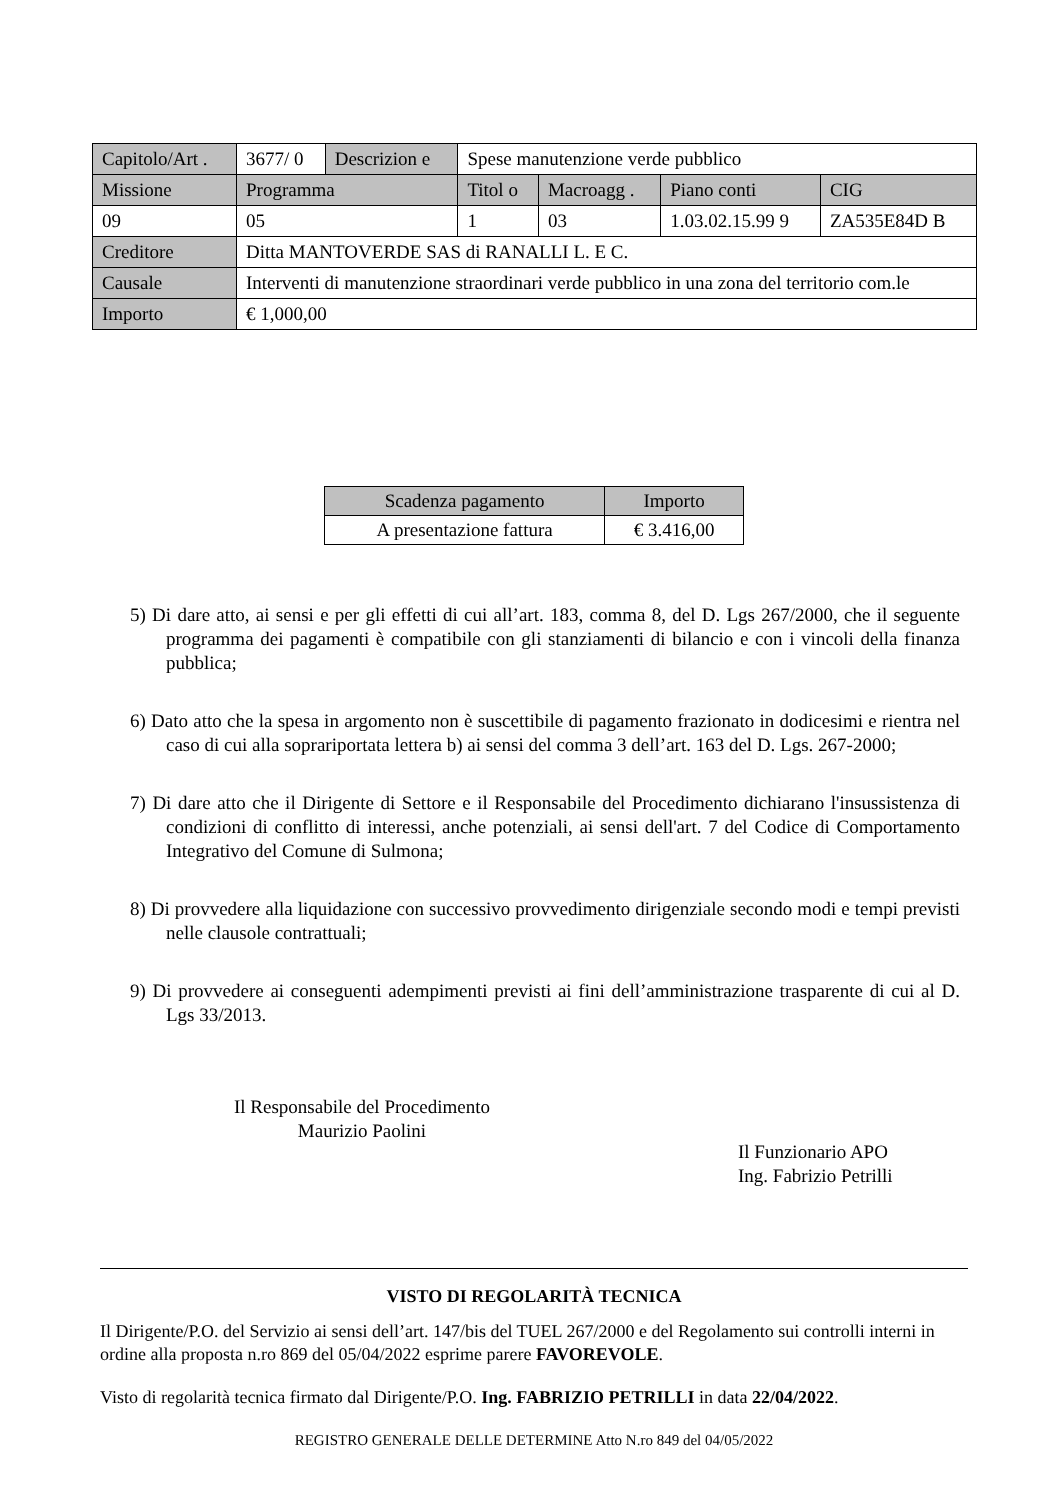| Capitolo/Art . | 3677/ 0 | Descrizion e | Spese manutenzione verde pubblico | | | |
| Missione | Programma | | Titol o | Macroagg . | Piano conti | CIG |
| 09 | 05 | | 1 | 03 | 1.03.02.15.99 9 | ZA535E84D B |
| Creditore | Ditta MANTOVERDE SAS di RANALLI L. E C. | | | | | |
| Causale | Interventi di manutenzione straordinari verde pubblico in una zona del territorio com.le | | | | | |
| Importo | € 1,000,00 | | | | | |
| Scadenza pagamento | Importo |
| --- | --- |
| A presentazione fattura | € 3.416,00 |
5) Di dare atto, ai sensi e per gli effetti di cui all’art. 183, comma 8, del D. Lgs 267/2000, che il seguente programma dei pagamenti è compatibile con gli stanziamenti di bilancio e con i vincoli della finanza pubblica;
6) Dato atto che la spesa in argomento non è suscettibile di pagamento frazionato in dodicesimi e rientra nel caso di cui alla soprariportata lettera b) ai sensi del comma 3 dell’art. 163 del D. Lgs. 267-2000;
7) Di dare atto che il Dirigente di Settore e il Responsabile del Procedimento dichiarano l'insussistenza di condizioni di conflitto di interessi, anche potenziali, ai sensi dell'art. 7 del Codice di Comportamento Integrativo del Comune di Sulmona;
8) Di provvedere alla liquidazione con successivo provvedimento dirigenziale secondo modi e tempi previsti nelle clausole contrattuali;
9) Di provvedere ai conseguenti adempimenti previsti ai fini dell’amministrazione trasparente di cui al D. Lgs 33/2013.
Il Responsabile del Procedimento
Maurizio Paolini
Il Funzionario APO
Ing. Fabrizio Petrilli
VISTO DI REGOLARITÀ TECNICA
Il Dirigente/P.O. del Servizio ai sensi dell’art. 147/bis del TUEL 267/2000 e del Regolamento sui controlli interni in ordine alla proposta n.ro 869 del 05/04/2022 esprime parere FAVOREVOLE.
Visto di regolarità tecnica firmato dal Dirigente/P.O. Ing. FABRIZIO PETRILLI in data 22/04/2022.
REGISTRO GENERALE DELLE DETERMINE Atto N.ro 849 del 04/05/2022